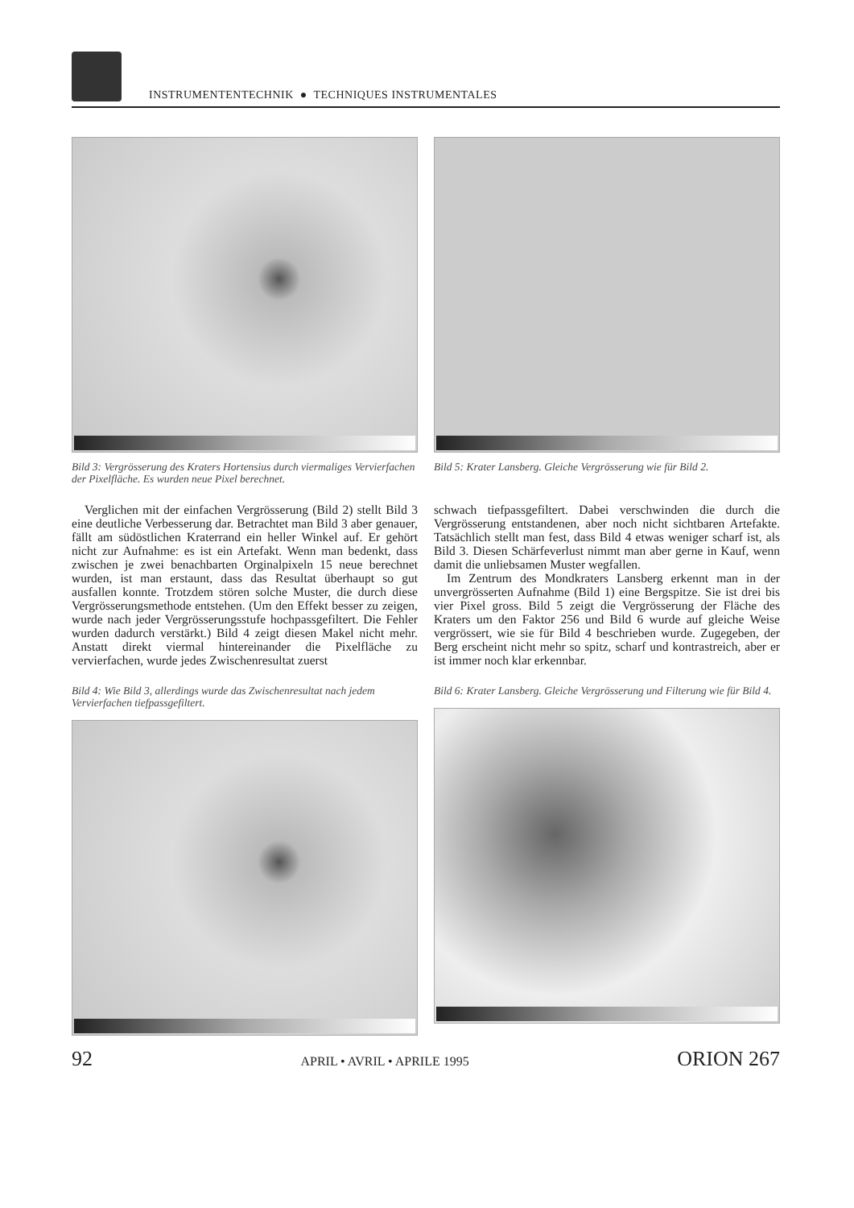INSTRUMENTENTECHNIK ● TECHNIQUES INSTRUMENTALES
Bild 3: Vergrösserung des Kraters Hortensius durch viermaliges Vervierfachen der Pixelfläche. Es wurden neue Pixel berechnet.
Bild 5: Krater Lansberg. Gleiche Vergrösserung wie für Bild 2.
Verglichen mit der einfachen Vergrösserung (Bild 2) stellt Bild 3 eine deutliche Verbesserung dar. Betrachtet man Bild 3 aber genauer, fällt am südöstlichen Kraterrand ein heller Winkel auf. Er gehört nicht zur Aufnahme: es ist ein Artefakt. Wenn man bedenkt, dass zwischen je zwei benachbarten Orginalpixeln 15 neue berechnet wurden, ist man erstaunt, dass das Resultat überhaupt so gut ausfallen konnte. Trotzdem stören solche Muster, die durch diese Vergrösserungsmethode entstehen. (Um den Effekt besser zu zeigen, wurde nach jeder Vergrösserungsstufe hochpassgefiltert. Die Fehler wurden dadurch verstärkt.) Bild 4 zeigt diesen Makel nicht mehr. Anstatt direkt viermal hintereinander die Pixelfläche zu vervierfachen, wurde jedes Zwischenresultat zuerst
Bild 4: Wie Bild 3, allerdings wurde das Zwischenresultat nach jedem Vervierfachen tiefpassgefiltert.
schwach tiefpassgefiltert. Dabei verschwinden die durch die Vergrösserung entstandenen, aber noch nicht sichtbaren Artefakte. Tatsächlich stellt man fest, dass Bild 4 etwas weniger scharf ist, als Bild 3. Diesen Schärfeverlust nimmt man aber gerne in Kauf, wenn damit die unliebsamen Muster wegfallen.
Im Zentrum des Mondkraters Lansberg erkennt man in der unvergrösserten Aufnahme (Bild 1) eine Bergspitze. Sie ist drei bis vier Pixel gross. Bild 5 zeigt die Vergrösserung der Fläche des Kraters um den Faktor 256 und Bild 6 wurde auf gleiche Weise vergrössert, wie sie für Bild 4 beschrieben wurde. Zugegeben, der Berg erscheint nicht mehr so spitz, scharf und kontrastreich, aber er ist immer noch klar erkennbar.
Bild 6: Krater Lansberg. Gleiche Vergrösserung und Filterung wie für Bild 4.
92 APRIL • AVRIL • APRILE 1995 ORION 267